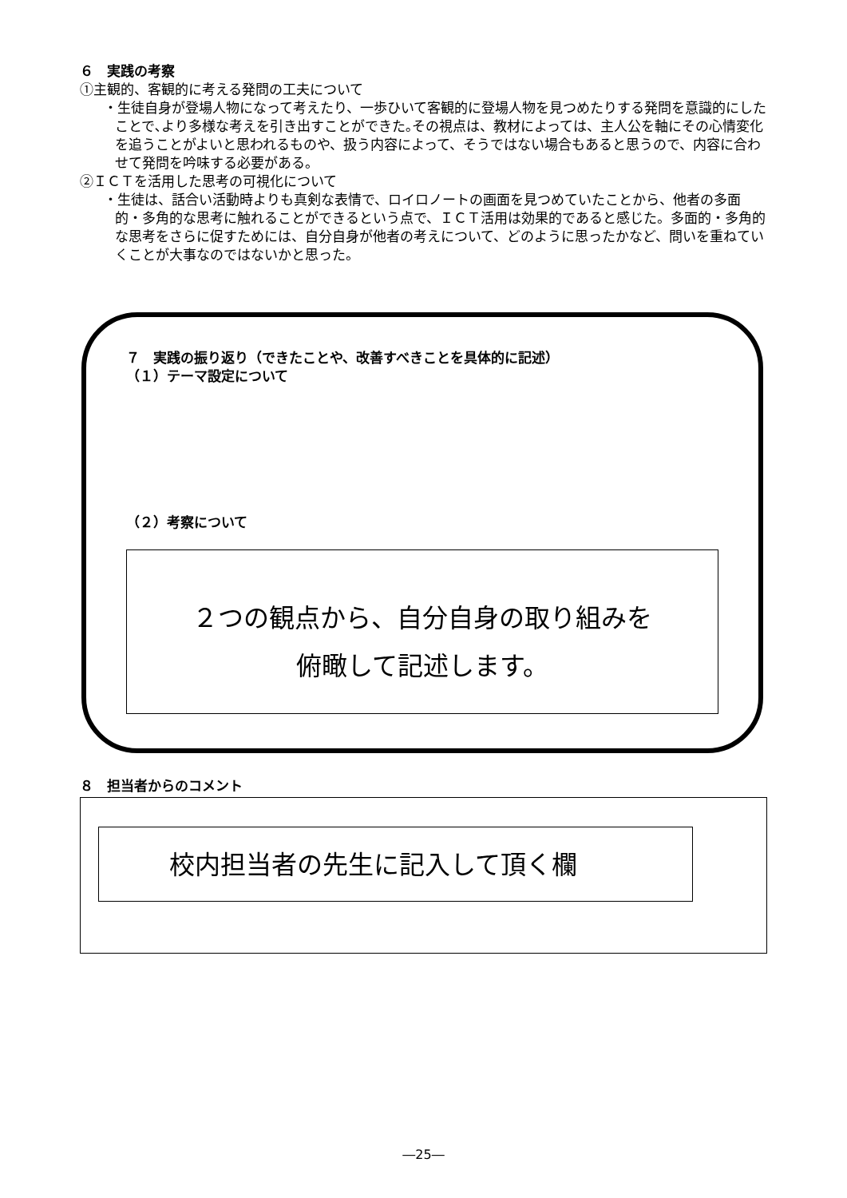６　実践の考察
①主観的、客観的に考える発問の工夫について
・生徒自身が登場人物になって考えたり、一歩ひいて客観的に登場人物を見つめたりする発問を意識的にしたことで､より多様な考えを引き出すことができた｡その視点は、教材によっては、主人公を軸にその心情変化を追うことがよいと思われるものや、扱う内容によって、そうではない場合もあると思うので、内容に合わせて発問を吟味する必要がある。
②ＩＣＴを活用した思考の可視化について
・生徒は、話合い活動時よりも真剣な表情で、ロイロノートの画面を見つめていたことから、他者の多面的・多角的な思考に触れることができるという点で、ＩＣＴ活用は効果的であると感じた。多面的・多角的な思考をさらに促すためには、自分自身が他者の考えについて、どのように思ったかなど、問いを重ねていくことが大事なのではないかと思った。
７　実践の振り返り（できたことや、改善すべきことを具体的に記述）
（１）テーマ設定について
（２）考察について
２つの観点から、自分自身の取り組みを
俯瞰して記述します。
８　担当者からのコメント
校内担当者の先生に記入して頂く欄
―25―